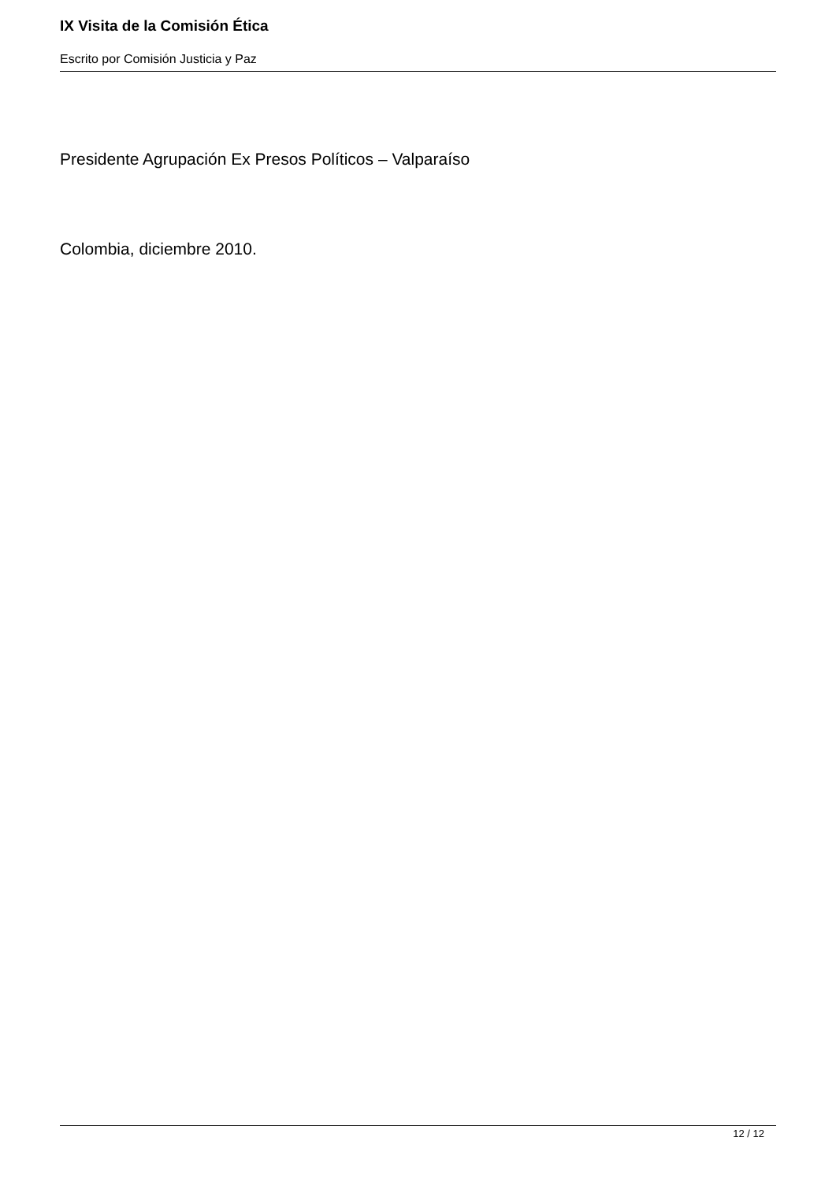IX Visita de la Comisión Ética
Escrito por Comisión Justicia y Paz
Presidente Agrupación Ex Presos Políticos – Valparaíso
Colombia, diciembre 2010.
12 / 12